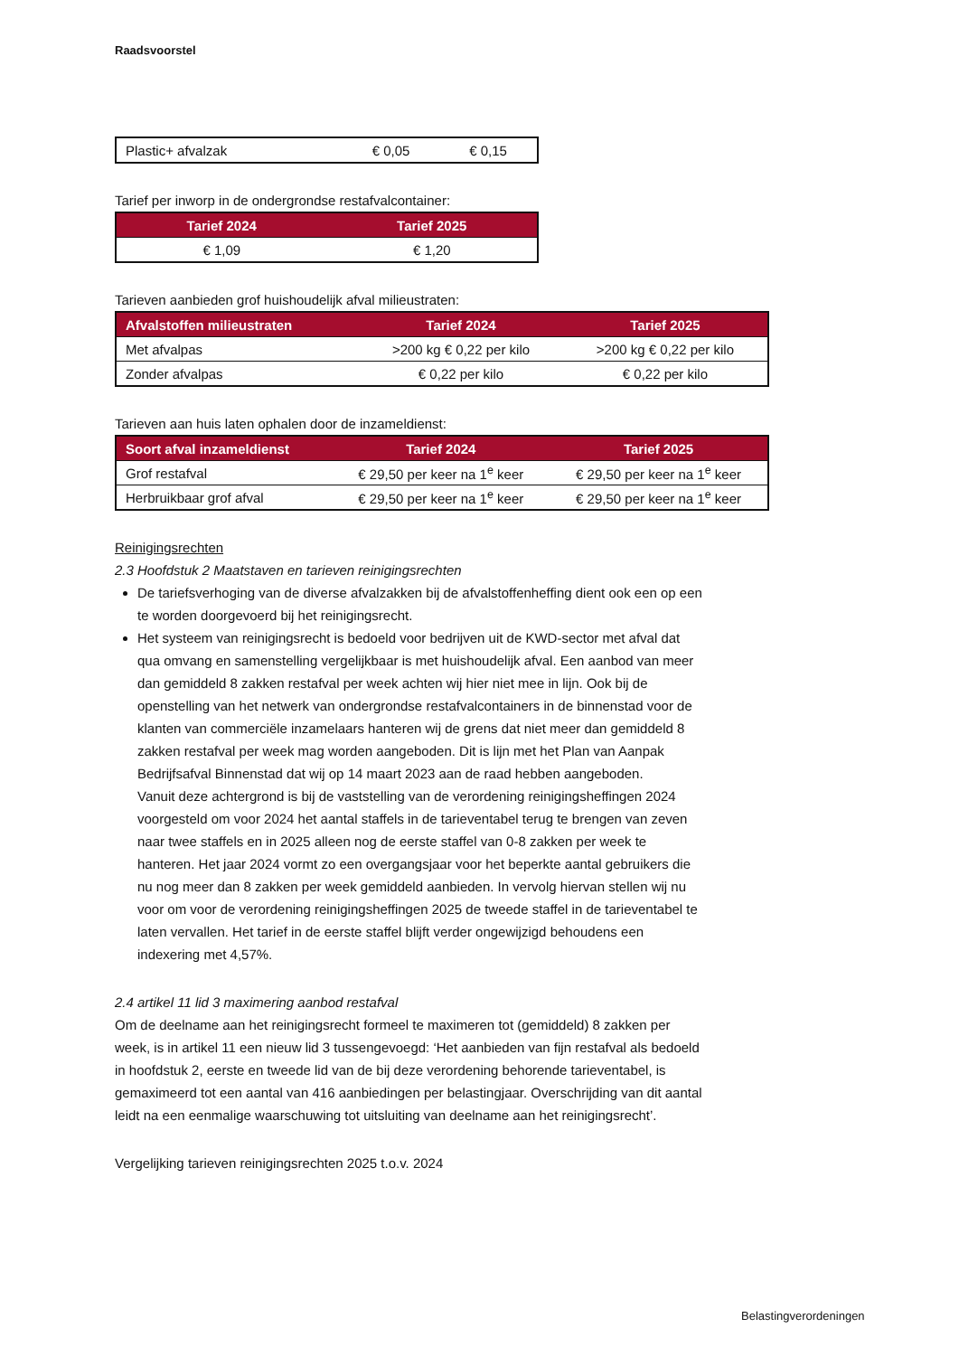Raadsvoorstel
| Plastic+ afvalzak | € 0,05 | € 0,15 |
Tarief per inworp in de ondergrondse restafvalcontainer:
| Tarief 2024 | Tarief 2025 |
| --- | --- |
| € 1,09 | € 1,20 |
Tarieven aanbieden grof huishoudelijk afval milieustraten:
| Afvalstoffen milieustraten | Tarief 2024 | Tarief 2025 |
| --- | --- | --- |
| Met afvalpas | >200 kg € 0,22 per kilo | >200 kg € 0,22 per kilo |
| Zonder afvalpas | € 0,22 per kilo | € 0,22 per kilo |
Tarieven aan huis laten ophalen door de inzameldienst:
| Soort afval inzameldienst | Tarief 2024 | Tarief 2025 |
| --- | --- | --- |
| Grof restafval | € 29,50 per keer na 1<sup>e</sup> keer | € 29,50 per keer na 1<sup>e</sup> keer |
| Herbruikbaar grof afval | € 29,50 per keer na 1<sup>e</sup> keer | € 29,50 per keer na 1<sup>e</sup> keer |
Reinigingsrechten
2.3 Hoofdstuk 2 Maatstaven en tarieven reinigingsrechten
De tariefsverhoging van de diverse afvalzakken bij de afvalstoffenheffing dient ook een op een te worden doorgevoerd bij het reinigingsrecht.
Het systeem van reinigingsrecht is bedoeld voor bedrijven uit de KWD-sector met afval dat qua omvang en samenstelling vergelijkbaar is met huishoudelijk afval. Een aanbod van meer dan gemiddeld 8 zakken restafval per week achten wij hier niet mee in lijn. Ook bij de openstelling van het netwerk van ondergrondse restafvalcontainers in de binnenstad voor de klanten van commerciële inzamelaars hanteren wij de grens dat niet meer dan gemiddeld 8 zakken restafval per week mag worden aangeboden. Dit is lijn met het Plan van Aanpak Bedrijfsafval Binnenstad dat wij op 14 maart 2023 aan de raad hebben aangeboden.
Vanuit deze achtergrond is bij de vaststelling van de verordening reinigingsheffingen 2024 voorgesteld om voor 2024 het aantal staffels in de tarieventabel terug te brengen van zeven naar twee staffels en in 2025 alleen nog de eerste staffel van 0-8 zakken per week te hanteren. Het jaar 2024 vormt zo een overgangsjaar voor het beperkte aantal gebruikers die nu nog meer dan 8 zakken per week gemiddeld aanbieden. In vervolg hiervan stellen wij nu voor om voor de verordening reinigingsheffingen 2025 de tweede staffel in de tarieventabel te laten vervallen. Het tarief in de eerste staffel blijft verder ongewijzigd behoudens een indexering met 4,57%.
2.4 artikel 11 lid 3 maximering aanbod restafval
Om de deelname aan het reinigingsrecht formeel te maximeren tot (gemiddeld) 8 zakken per week, is in artikel 11 een nieuw lid 3 tussengevoegd: ‘Het aanbieden van fijn restafval als bedoeld in hoofdstuk 2, eerste en tweede lid van de bij deze verordening behorende tarieventabel, is gemaximeerd tot een aantal van 416 aanbiedingen per belastingjaar. Overschrijding van dit aantal leidt na een eenmalige waarschuwing tot uitsluiting van deelname aan het reinigingsrecht’.
Vergelijking tarieven reinigingsrechten 2025 t.o.v. 2024
Belastingverordeningen